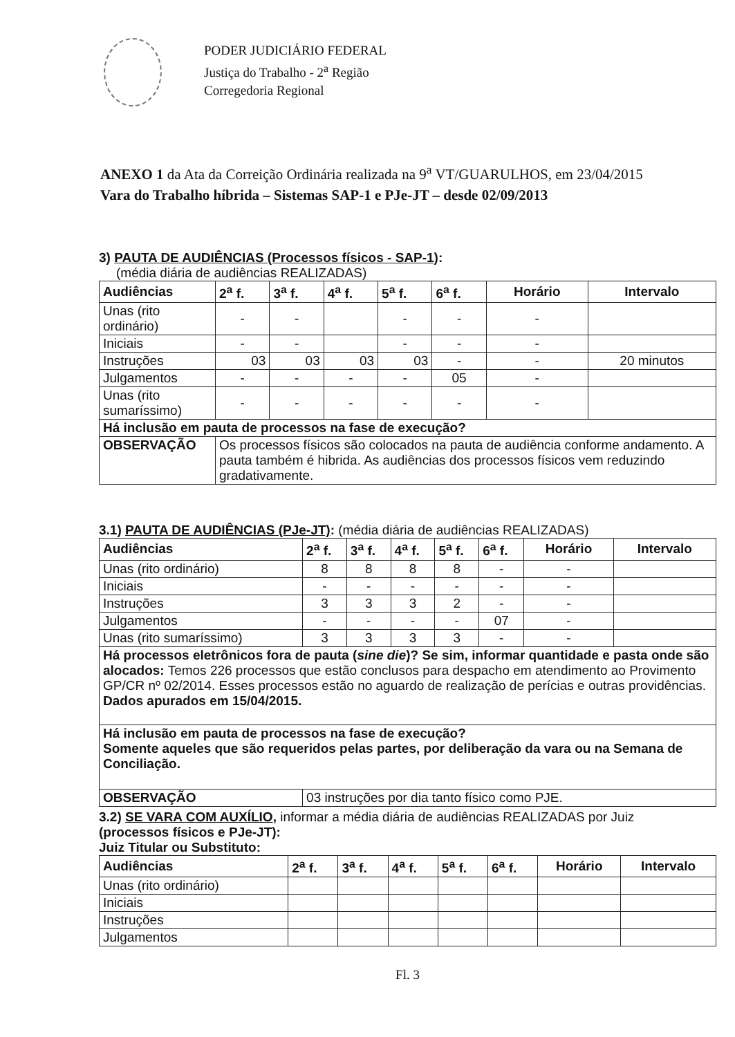PODER JUDICIÁRIO FEDERAL
Justiça do Trabalho - 2<sup>a</sup> Região
Corregedoria Regional
ANEXO 1 da Ata da Correição Ordinária realizada na 9<sup>a</sup> VT/GUARULHOS, em 23/04/2015
Vara do Trabalho híbrida – Sistemas SAP-1 e PJe-JT – desde 02/09/2013
3) PAUTA DE AUDIÊNCIAS (Processos físicos - SAP-1):
(média diária de audiências REALIZADAS)
| Audiências | 2<sup>a</sup> f. | 3<sup>a</sup> f. | 4<sup>a</sup> f. | 5<sup>a</sup> f. | 6<sup>a</sup> f. | Horário | Intervalo |
| --- | --- | --- | --- | --- | --- | --- | --- |
| Unas (rito ordinário) | - | - | | - | - | - | |
| Iniciais | - | - | | - | - | - | |
| Instruções | 03 | 03 | 03 | 03 | - | - | 20 minutos |
| Julgamentos | - | - | - | - | 05 | - | |
| Unas (rito sumaríssimo) | - | - | - | - | - | - | |
| Há inclusão em pauta de processos na fase de execução? | | | | | | | |
| OBSERVAÇÃO | Os processos físicos são colocados na pauta de audiência conforme andamento. A pauta também é hibrida. As audiências dos processos físicos vem reduzindo gradativamente. | | | | | | |
3.1) PAUTA DE AUDIÊNCIAS (PJe-JT): (média diária de audiências REALIZADAS)
| Audiências | 2<sup>a</sup> f. | 3<sup>a</sup> f. | 4<sup>a</sup> f. | 5<sup>a</sup> f. | 6<sup>a</sup> f. | Horário | Intervalo |
| --- | --- | --- | --- | --- | --- | --- | --- |
| Unas (rito ordinário) | 8 | 8 | 8 | 8 | - | - | |
| Iniciais | - | - | - | - | - | - | |
| Instruções | 3 | 3 | 3 | 2 | - | - | |
| Julgamentos | - | - | - | - | 07 | - | |
| Unas (rito sumaríssimo) | 3 | 3 | 3 | 3 | - | - | |
| Há processos eletrônicos fora de pauta ( sine die )? Se sim, informar quantidade e pasta onde são alocados: Temos 226 processos que estão conclusos para despacho em atendimento ao Provimento GP/CR nº 02/2014. Esses processos estão no aguardo de realização de perícias e outras providências. Dados apurados em 15/04/2015. | | | | | | | |
| Há inclusão em pauta de processos na fase de execução? Somente aqueles que são requeridos pelas partes, por deliberação da vara ou na Semana de Conciliação. | | | | | | | |
| OBSERVAÇÃO | 03 instruções por dia tanto físico como PJE. | | | | | | |
3.2) SE VARA COM AUXÍLIO, informar a média diária de audiências REALIZADAS por Juiz
(processos físicos e PJe-JT):
Juiz Titular ou Substituto:
| Audiências | 2<sup>a</sup> f. | 3<sup>a</sup> f. | 4<sup>a</sup> f. | 5<sup>a</sup> f. | 6<sup>a</sup> f. | Horário | Intervalo |
| --- | --- | --- | --- | --- | --- | --- | --- |
| Unas (rito ordinário) | | | | | | | |
| Iniciais | | | | | | | |
| Instruções | | | | | | | |
| Julgamentos | | | | | | | |
Fl. 3